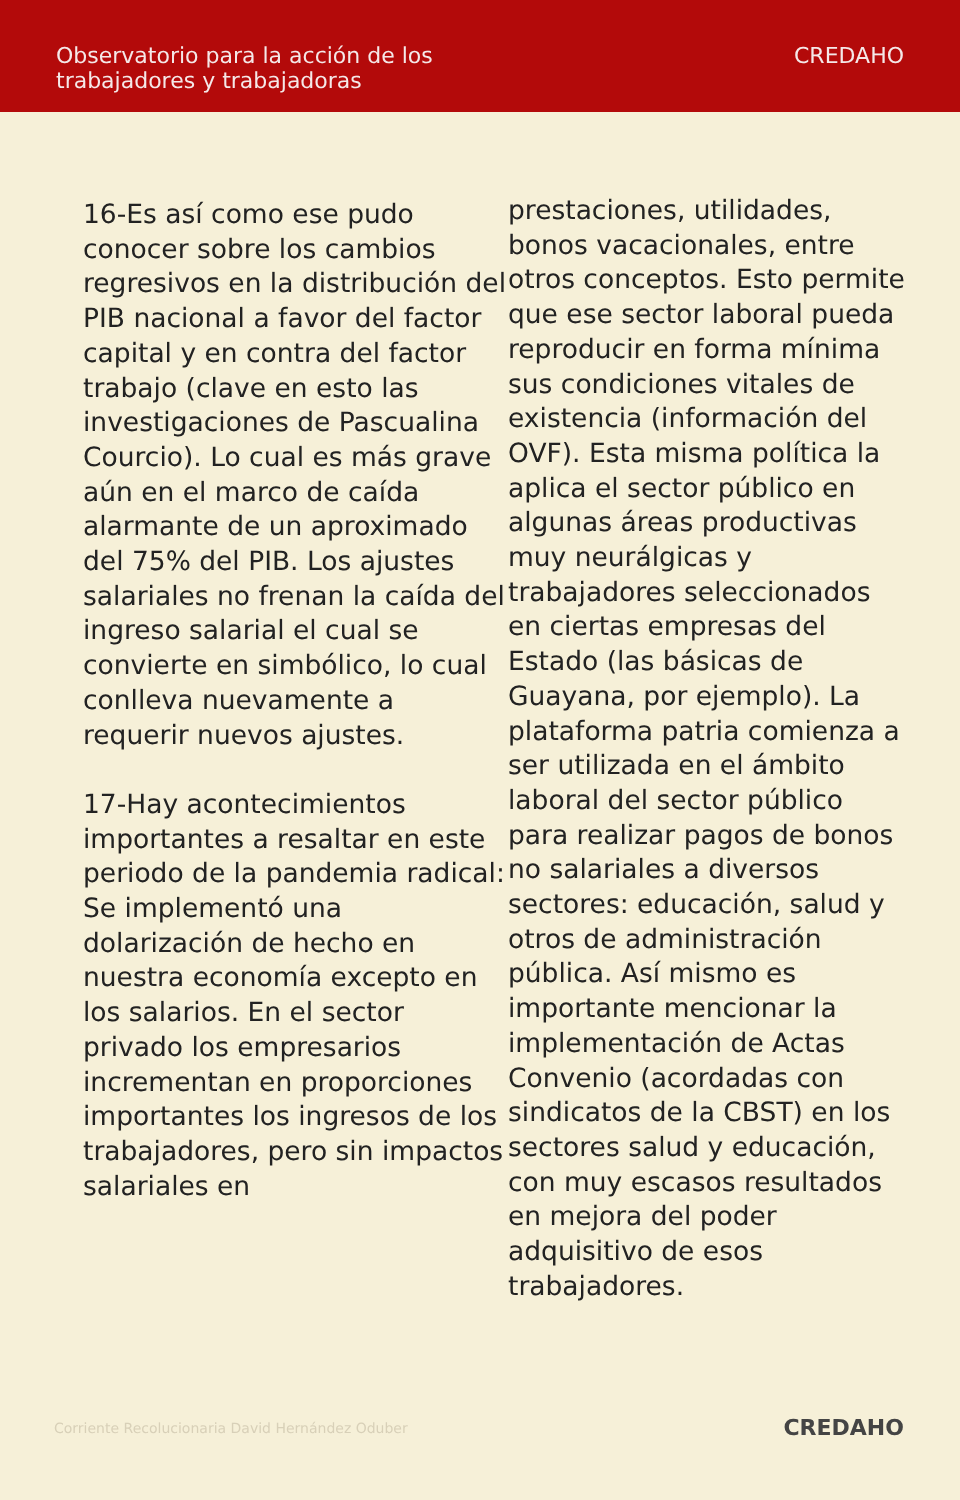Observatorio para la acción de los
trabajadores y trabajadoras
CREDAHO
16-Es así como ese pudo conocer sobre los cambios regresivos en la distribución del PIB nacional a favor del factor capital y en contra del factor trabajo (clave en esto las investigaciones de Pascualina Courcio). Lo cual es más grave aún en el marco de caída alarmante de un aproximado del 75% del PIB. Los ajustes salariales no frenan la caída del ingreso salarial el cual se convierte en simbólico, lo cual conlleva nuevamente a requerir nuevos ajustes.
17-Hay acontecimientos importantes a resaltar en este periodo de la pandemia radical: Se implementó una dolarización de hecho en nuestra economía excepto en los salarios. En el sector privado los empresarios incrementan en proporciones importantes los ingresos de los trabajadores, pero sin impactos salariales en
prestaciones, utilidades, bonos vacacionales, entre otros conceptos. Esto permite que ese sector laboral pueda reproducir en forma mínima sus condiciones vitales de existencia (información del OVF). Esta misma política la aplica el sector público en algunas áreas productivas muy neurálgicas y trabajadores seleccionados en ciertas empresas del Estado (las básicas de Guayana, por ejemplo). La plataforma patria comienza a ser utilizada en el ámbito laboral del sector público para realizar pagos de bonos no salariales a diversos sectores: educación, salud y otros de administración pública. Así mismo es importante mencionar la implementación de Actas Convenio (acordadas con sindicatos de la CBST) en los sectores salud y educación, con muy escasos resultados en mejora del poder adquisitivo de esos trabajadores.
Corriente Recolucionaria David Hernández Oduber CREDAHO